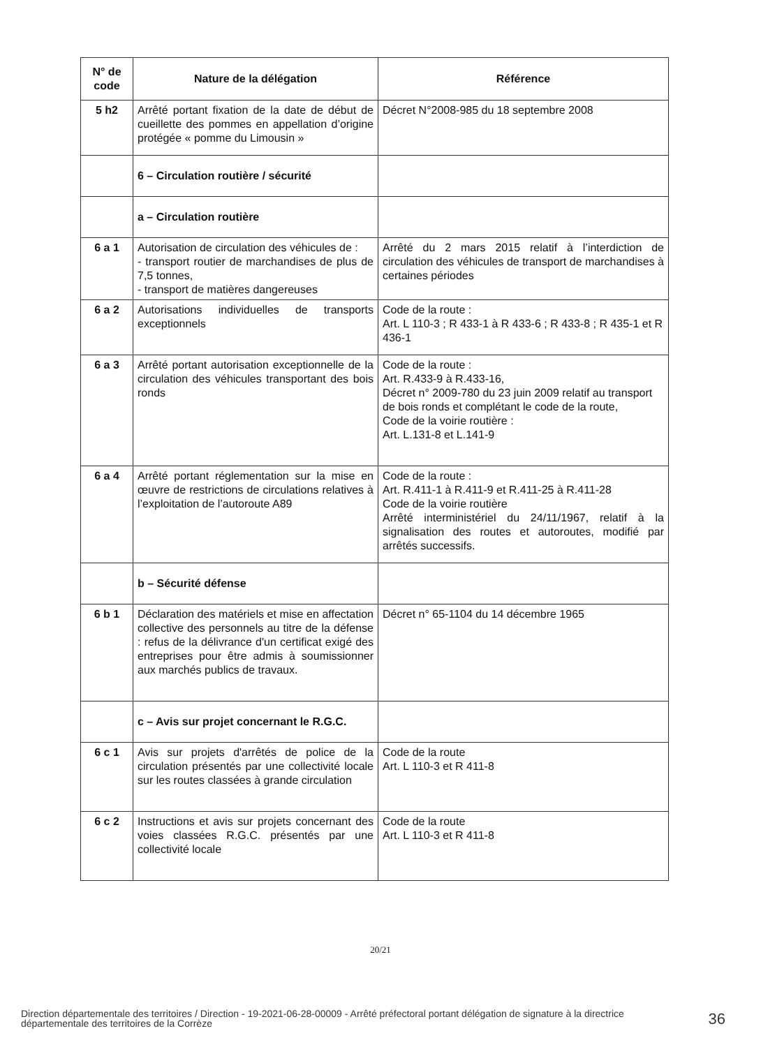| N° de code | Nature de la délégation | Référence |
| --- | --- | --- |
| 5 h2 | Arrêté portant fixation de la date de début de cueillette des pommes en appellation d’origine protégée « pomme du Limousin » | Décret N°2008-985 du 18 septembre 2008 |
| | 6 – Circulation routière / sécurité | |
| | a – Circulation routière | |
| 6 a 1 | Autorisation de circulation des véhicules de : - transport routier de marchandises de plus de 7,5 tonnes, - transport de matières dangereuses | Arrêté du 2 mars 2015 relatif à l’interdiction de circulation des véhicules de transport de marchandises à certaines périodes |
| 6 a 2 | Autorisations individuelles de transports exceptionnels | Code de la route : Art. L 110-3 ; R 433-1 à R 433-6 ; R 433-8 ; R 435-1 et R 436-1 |
| 6 a 3 | Arrêté portant autorisation exceptionnelle de la circulation des véhicules transportant des bois ronds | Code de la route : Art. R.433-9 à R.433-16, Décret n° 2009-780 du 23 juin 2009 relatif au transport de bois ronds et complétant le code de la route, Code de la voirie routière : Art. L.131-8 et L.141-9 |
| 6 a 4 | Arrêté portant réglementation sur la mise en œuvre de restrictions de circulations relatives à l’exploitation de l’autoroute A89 | Code de la route : Art. R.411-1 à R.411-9 et R.411-25 à R.411-28 Code de la voirie routière Arrêté interministériel du 24/11/1967, relatif à la signalisation des routes et autoroutes, modifié par arrêtés successifs. |
| | b – Sécurité défense | |
| 6 b 1 | Déclaration des matériels et mise en affectation collective des personnels au titre de la défense : refus de la délivrance d'un certificat exigé des entreprises pour être admis à soumissionner aux marchés publics de travaux. | Décret n° 65-1104 du 14 décembre 1965 |
| | c – Avis sur projet concernant le R.G.C. | |
| 6 c 1 | Avis sur projets d'arrêtés de police de la circulation présentés par une collectivité locale sur les routes classées à grande circulation | Code de la route Art. L 110-3 et R 411-8 |
| 6 c 2 | Instructions et avis sur projets concernant des voies classées R.G.C. présentés par une collectivité locale | Code de la route Art. L 110-3 et R 411-8 |
20/21
Direction départementale des territoires / Direction - 19-2021-06-28-00009 - Arrêté préfectoral portant délégation de signature à la directrice départementale des territoires de la Corrèze
36